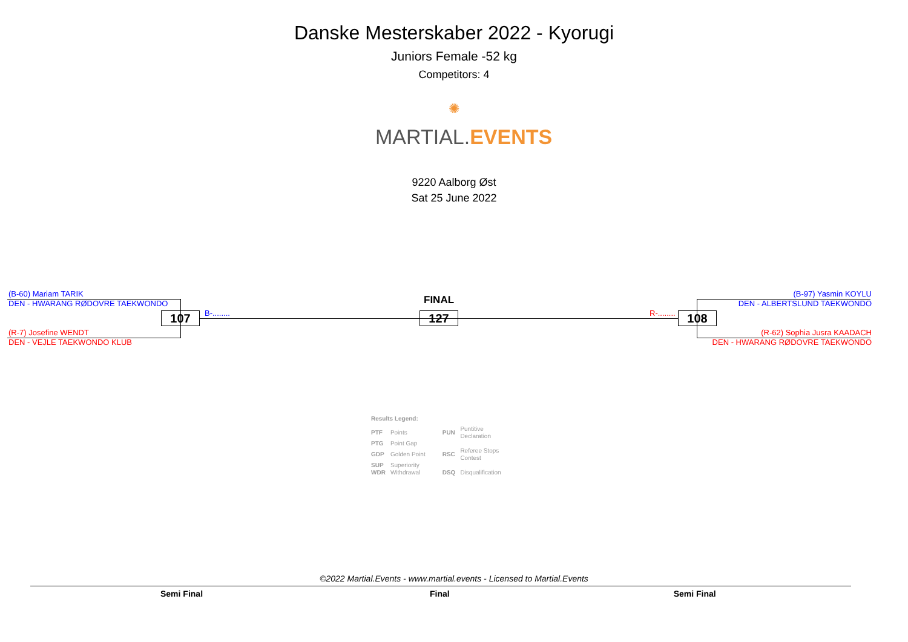Danske Mesterskaber 2022 - Kyorugi
Juniors Female -52 kg
Competitors: 4
✺
MARTIAL. EVENTS
9220 Aalborg Øst
Sat 25 June 2022
(B-60) Mariam TARIK
DEN - HWARANG RØDOVRE TAEKWONDO
(R-7) Josefine WENDT
DEN - VEJLE TAEKWONDO KLUB
(B-97) Yasmin KOYLU
DEN - ALBERTSLUND TAEKWONDO
(R-62) Sophia Jusra KAADACH
DEN - HWARANG RØDOVRE TAEKWONDO
107 B-........
FINAL
127 R-........ 108
Results Legend:
| PTF | Points | PUN | Puntitive Declaration |
| PTG | Point Gap | | |
| GDP | Golden Point | RSC | Referee Stops Contest |
| SUP | Superiority | | |
| WDR | Withdrawal | DSQ | Disqualification |
©2022 Martial.Events - www.martial.events - Licensed to Martial.Events
Semi Final Final Semi Final